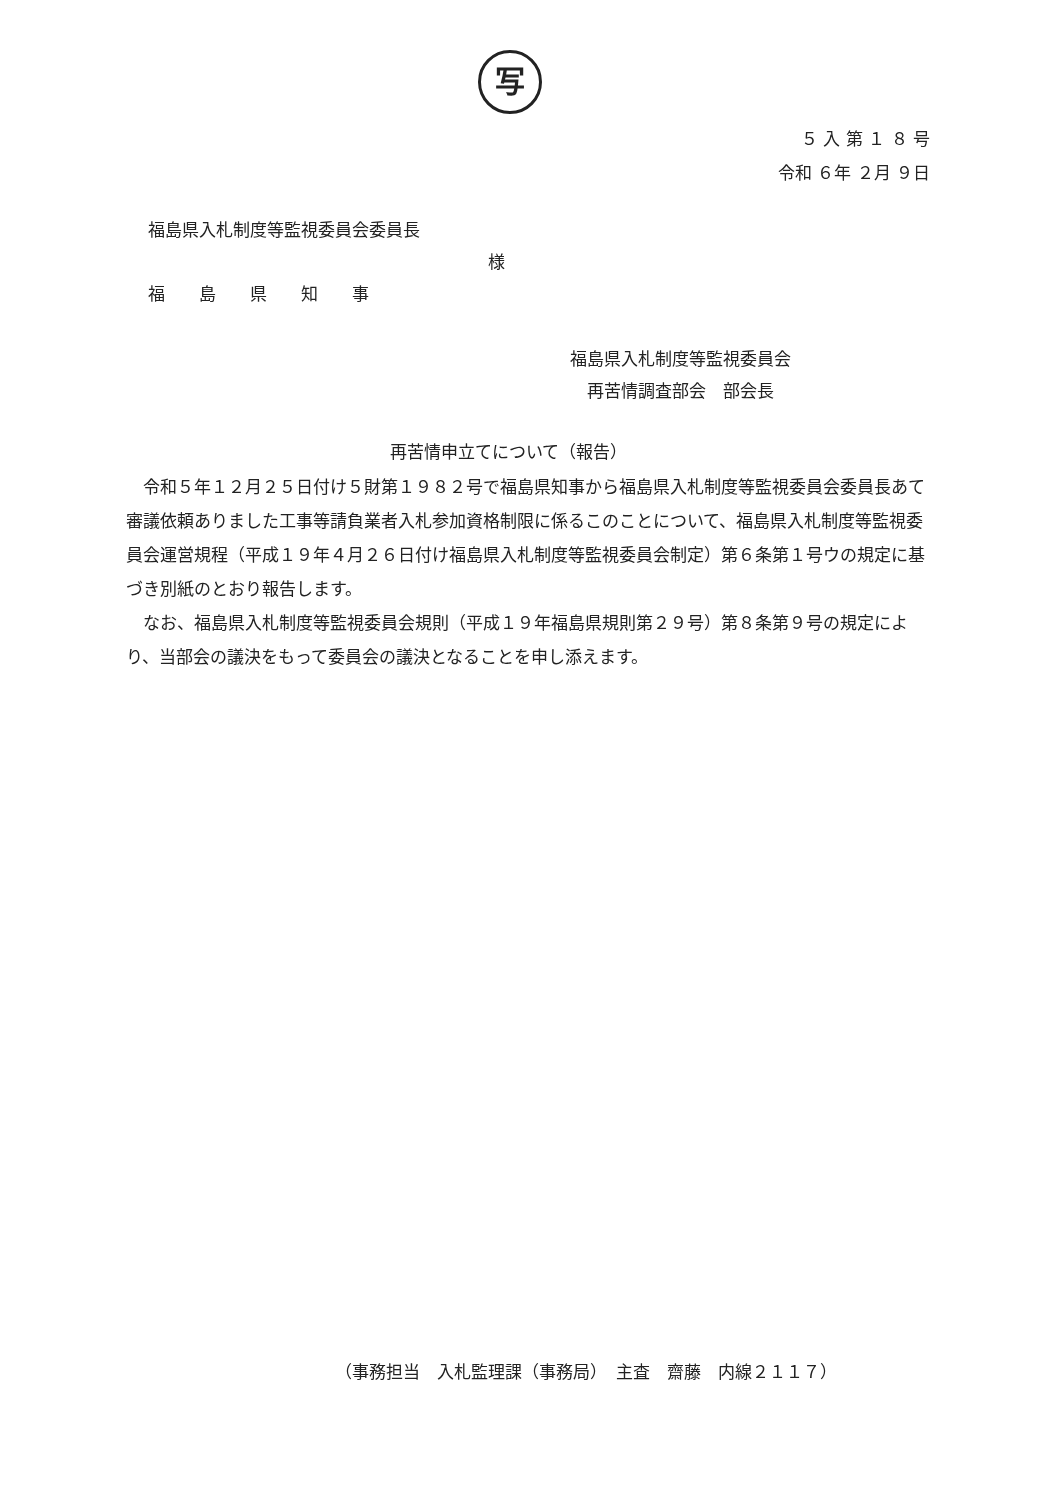写
５ 入 第 １ ８ 号
令和 ６年 ２月 ９日
福島県入札制度等監視委員会委員長
様
福　　島　　県　　知　　事
福島県入札制度等監視委員会
　再苦情調査部会　部会長
再苦情申立てについて（報告）
令和５年１２月２５日付け５財第１９８２号で福島県知事から福島県入札制度等監視委員会委員長あて審議依頼ありました工事等請負業者入札参加資格制限に係るこのことについて、福島県入札制度等監視委員会運営規程（平成１９年４月２６日付け福島県入札制度等監視委員会制定）第６条第１号ウの規定に基づき別紙のとおり報告します。
なお、福島県入札制度等監視委員会規則（平成１９年福島県規則第２９号）第８条第９号の規定により、当部会の議決をもって委員会の議決となることを申し添えます。
（事務担当　入札監理課（事務局）　主査　齋藤　内線２１１７）